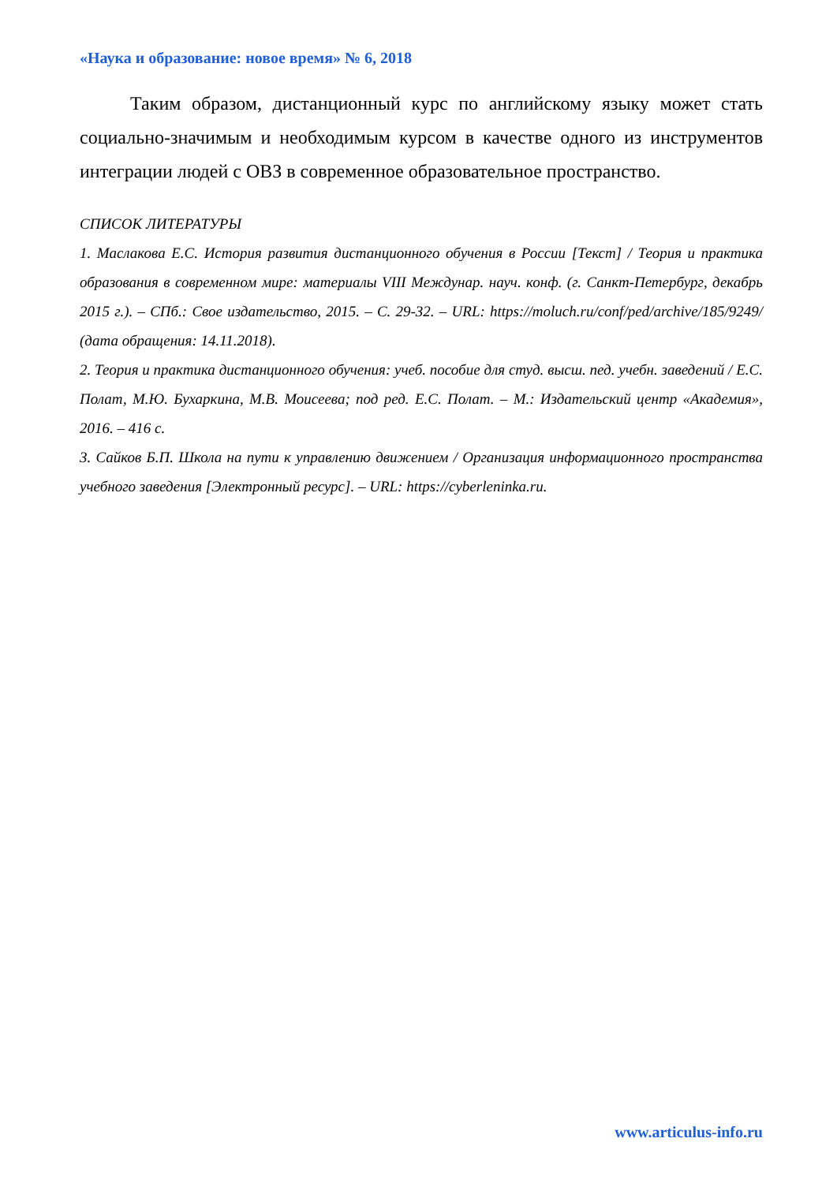«Наука и образование: новое время» № 6, 2018
Таким образом, дистанционный курс по английскому языку может стать социально-значимым и необходимым курсом в качестве одного из инструментов интеграции людей с ОВЗ в современное образовательное пространство.
СПИСОК ЛИТЕРАТУРЫ
1. Маслакова Е.С. История развития дистанционного обучения в России [Текст] / Теория и практика образования в современном мире: материалы VIII Междунар. науч. конф. (г. Санкт-Петербург, декабрь 2015 г.). – СПб.: Свое издательство, 2015. – С. 29-32. – URL: https://moluch.ru/conf/ped/archive/185/9249/ (дата обращения: 14.11.2018).
2. Теория и практика дистанционного обучения: учеб. пособие для студ. высш. пед. учебн. заведений / Е.С. Полат, М.Ю. Бухаркина, М.В. Моисеева; под ред. Е.С. Полат. – М.: Издательский центр «Академия», 2016. – 416 с.
3. Сайков Б.П. Школа на пути к управлению движением / Организация информационного пространства учебного заведения [Электронный ресурс]. – URL: https://cyberleninka.ru.
www.articulus-info.ru